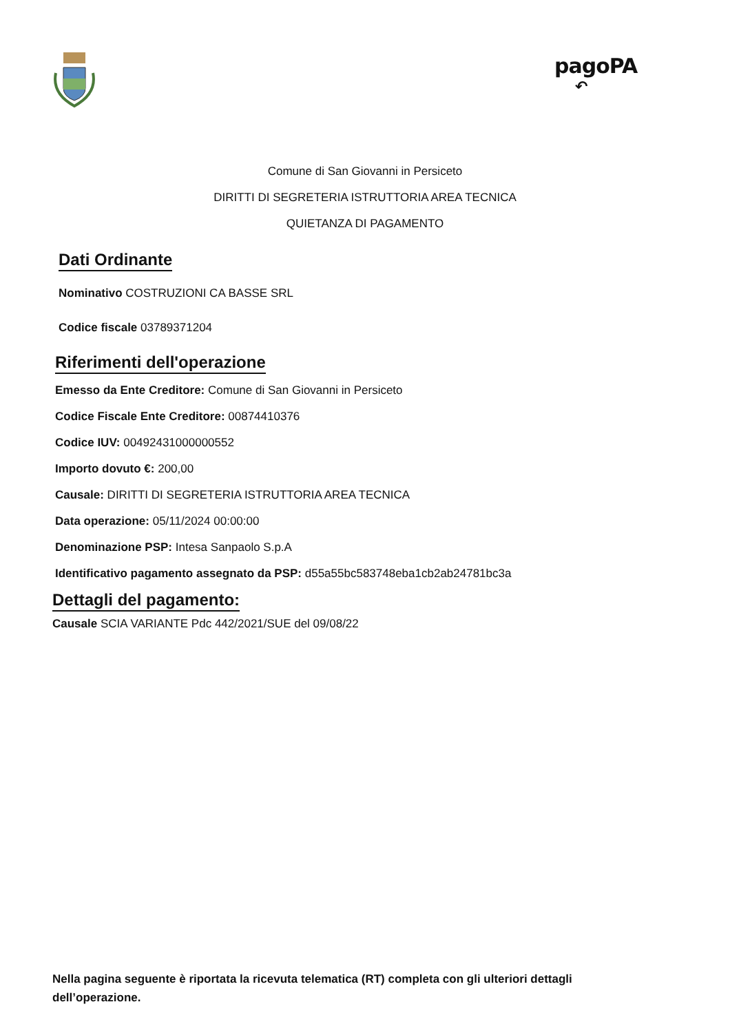pagoPA
↶
Comune di San Giovanni in Persiceto
DIRITTI DI SEGRETERIA ISTRUTTORIA AREA TECNICA
QUIETANZA DI PAGAMENTO
Dati Ordinante
Nominativo COSTRUZIONI CA BASSE SRL
Codice fiscale 03789371204
Riferimenti dell'operazione
Emesso da Ente Creditore: Comune di San Giovanni in Persiceto
Codice Fiscale Ente Creditore: 00874410376
Codice IUV: 00492431000000552
Importo dovuto €: 200,00
Causale: DIRITTI DI SEGRETERIA ISTRUTTORIA AREA TECNICA
Data operazione: 05/11/2024 00:00:00
Denominazione PSP: Intesa Sanpaolo S.p.A
Identificativo pagamento assegnato da PSP: d55a55bc583748eba1cb2ab24781bc3a
Dettagli del pagamento:
Causale SCIA VARIANTE Pdc 442/2021/SUE del 09/08/22
Nella pagina seguente è riportata la ricevuta telematica (RT) completa con gli ulteriori dettagli dell’operazione.